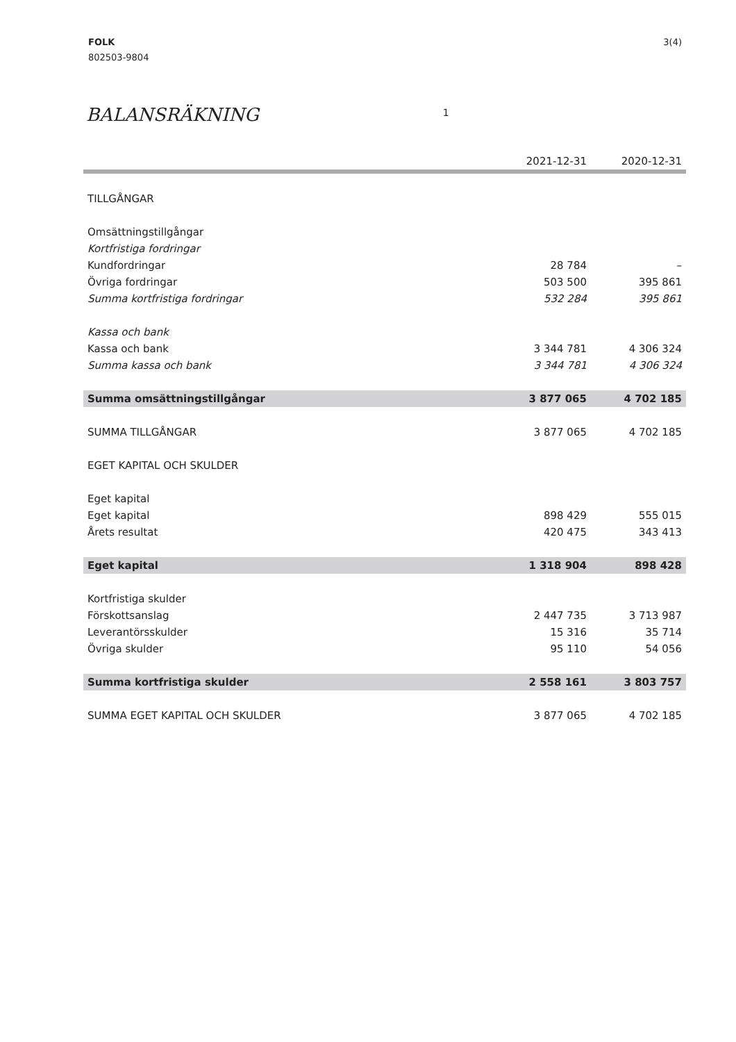FOLK
802503-9804
3(4)
BALANSRÄKNING 1
| | 2021-12-31 | 2020-12-31 |
| --- | --- | --- |
| TILLGÅNGAR | | |
| Omsättningstillgångar | | |
| Kortfristiga fordringar | | |
| Kundfordringar | 28 784 | – |
| Övriga fordringar | 503 500 | 395 861 |
| Summa kortfristiga fordringar | 532 284 | 395 861 |
| Kassa och bank | | |
| Kassa och bank | 3 344 781 | 4 306 324 |
| Summa kassa och bank | 3 344 781 | 4 306 324 |
| Summa omsättningstillgångar | 3 877 065 | 4 702 185 |
| SUMMA TILLGÅNGAR | 3 877 065 | 4 702 185 |
| EGET KAPITAL OCH SKULDER | | |
| Eget kapital | | |
| Eget kapital | 898 429 | 555 015 |
| Årets resultat | 420 475 | 343 413 |
| Eget kapital | 1 318 904 | 898 428 |
| Kortfristiga skulder | | |
| Förskottsanslag | 2 447 735 | 3 713 987 |
| Leverantörsskulder | 15 316 | 35 714 |
| Övriga skulder | 95 110 | 54 056 |
| Summa kortfristiga skulder | 2 558 161 | 3 803 757 |
| SUMMA EGET KAPITAL OCH SKULDER | 3 877 065 | 4 702 185 |